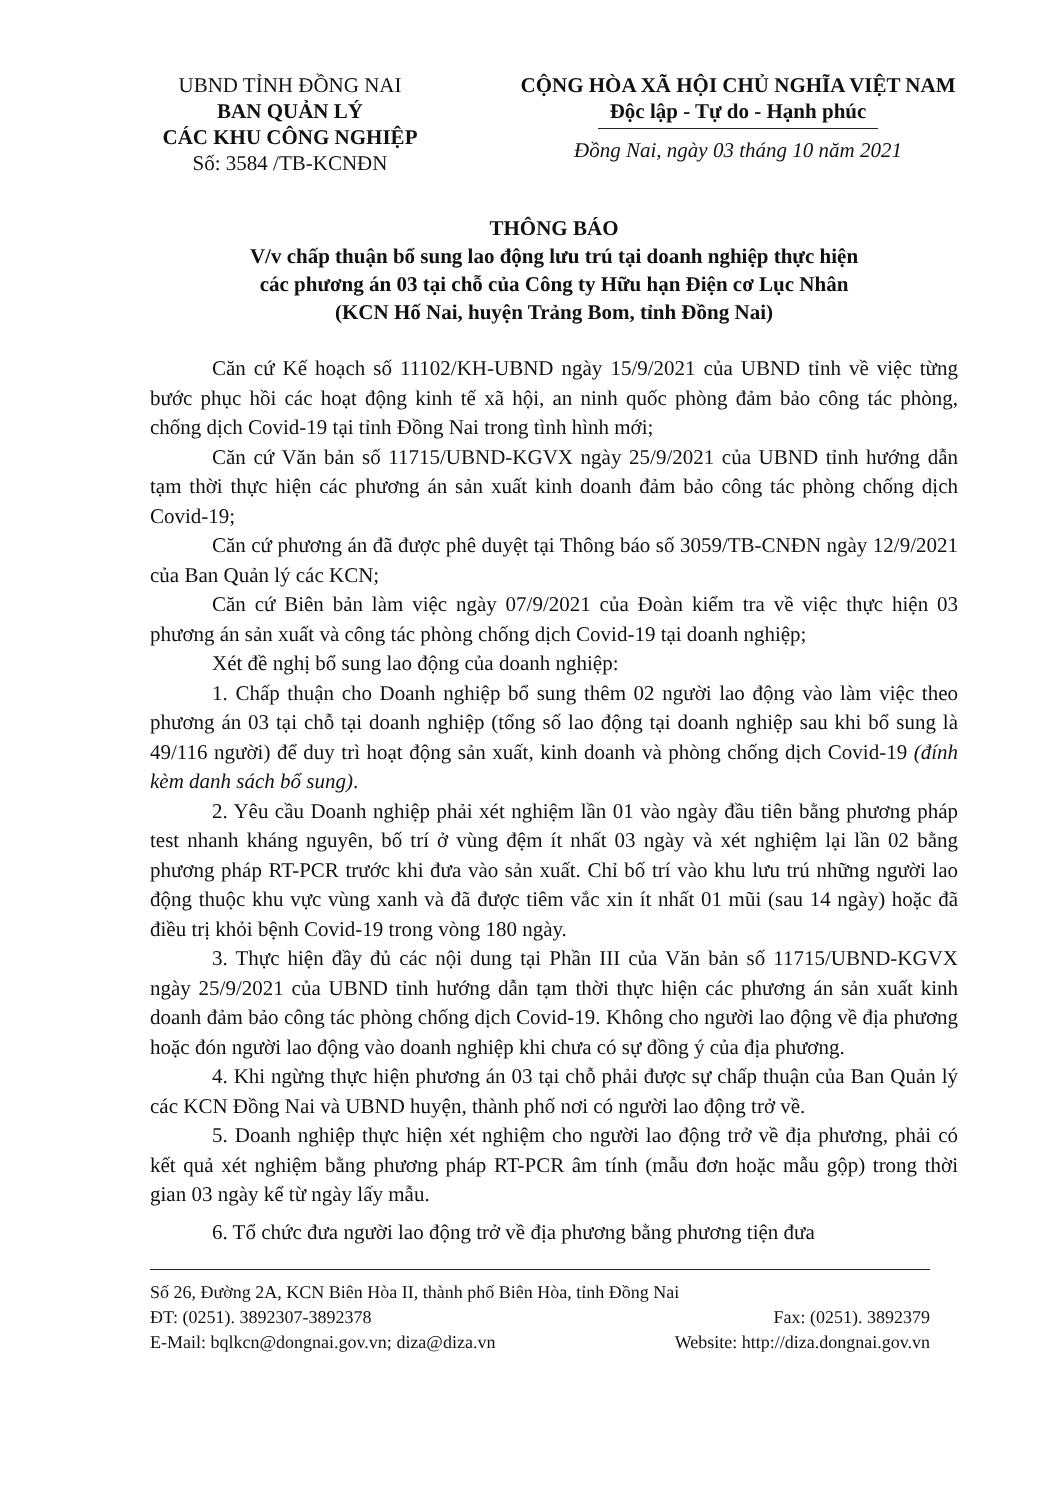UBND TỈNH ĐỒNG NAI
BAN QUẢN LÝ
CÁC KHU CÔNG NGHIỆP
Số: 3584 /TB-KCNĐN
CỘNG HÒA XÃ HỘI CHỦ NGHĨA VIỆT NAM
Độc lập - Tự do - Hạnh phúc
Đồng Nai, ngày 03 tháng 10 năm 2021
THÔNG BÁO
V/v chấp thuận bổ sung lao động lưu trú tại doanh nghiệp thực hiện
các phương án 03 tại chỗ của Công ty Hữu hạn Điện cơ Lục Nhân
(KCN Hố Nai, huyện Trảng Bom, tỉnh Đồng Nai)
Căn cứ Kế hoạch số 11102/KH-UBND ngày 15/9/2021 của UBND tỉnh về việc từng bước phục hồi các hoạt động kinh tế xã hội, an ninh quốc phòng đảm bảo công tác phòng, chống dịch Covid-19 tại tỉnh Đồng Nai trong tình hình mới;
Căn cứ Văn bản số 11715/UBND-KGVX ngày 25/9/2021 của UBND tỉnh hướng dẫn tạm thời thực hiện các phương án sản xuất kinh doanh đảm bảo công tác phòng chống dịch Covid-19;
Căn cứ phương án đã được phê duyệt tại Thông báo số 3059/TB-CNĐN ngày 12/9/2021 của Ban Quản lý các KCN;
Căn cứ Biên bản làm việc ngày 07/9/2021 của Đoàn kiểm tra về việc thực hiện 03 phương án sản xuất và công tác phòng chống dịch Covid-19 tại doanh nghiệp;
Xét đề nghị bổ sung lao động của doanh nghiệp:
1. Chấp thuận cho Doanh nghiệp bổ sung thêm 02 người lao động vào làm việc theo phương án 03 tại chỗ tại doanh nghiệp (tổng số lao động tại doanh nghiệp sau khi bổ sung là 49/116 người) để duy trì hoạt động sản xuất, kinh doanh và phòng chống dịch Covid-19 (đính kèm danh sách bổ sung).
2. Yêu cầu Doanh nghiệp phải xét nghiệm lần 01 vào ngày đầu tiên bằng phương pháp test nhanh kháng nguyên, bố trí ở vùng đệm ít nhất 03 ngày và xét nghiệm lại lần 02 bằng phương pháp RT-PCR trước khi đưa vào sản xuất. Chỉ bố trí vào khu lưu trú những người lao động thuộc khu vực vùng xanh và đã được tiêm vắc xin ít nhất 01 mũi (sau 14 ngày) hoặc đã điều trị khỏi bệnh Covid-19 trong vòng 180 ngày.
3. Thực hiện đầy đủ các nội dung tại Phần III của Văn bản số 11715/UBND-KGVX ngày 25/9/2021 của UBND tỉnh hướng dẫn tạm thời thực hiện các phương án sản xuất kinh doanh đảm bảo công tác phòng chống dịch Covid-19. Không cho người lao động về địa phương hoặc đón người lao động vào doanh nghiệp khi chưa có sự đồng ý của địa phương.
4. Khi ngừng thực hiện phương án 03 tại chỗ phải được sự chấp thuận của Ban Quản lý các KCN Đồng Nai và UBND huyện, thành phố nơi có người lao động trở về.
5. Doanh nghiệp thực hiện xét nghiệm cho người lao động trở về địa phương, phải có kết quả xét nghiệm bằng phương pháp RT-PCR âm tính (mẫu đơn hoặc mẫu gộp) trong thời gian 03 ngày kể từ ngày lấy mẫu.
6. Tổ chức đưa người lao động trở về địa phương bằng phương tiện đưa
Số 26, Đường 2A, KCN Biên Hòa II, thành phố Biên Hòa, tỉnh Đồng Nai
ĐT: (0251). 3892307-3892378 Fax: (0251). 3892379
E-Mail: bqlkcn@dongnai.gov.vn; diza@diza.vn Website: http://diza.dongnai.gov.vn